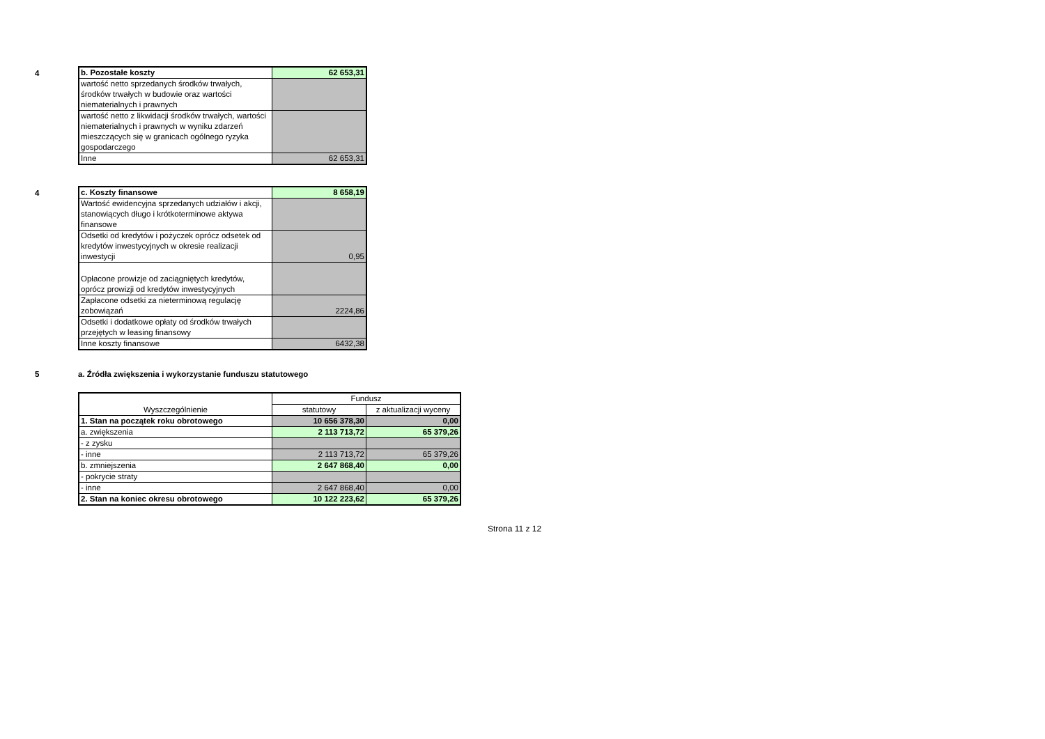4
| b. Pozostałe koszty | 62 653,31 |
| wartość netto sprzedanych środków trwałych, środków trwałych w budowie oraz wartości niematerialnych i prawnych | |
| wartość netto z likwidacji środków trwałych, wartości niematerialnych i prawnych w wyniku zdarzeń mieszczących się w granicach ogólnego ryzyka gospodarczego | |
| Inne | 62 653,31 |
4
| c. Koszty finansowe | 8 658,19 |
| Wartość ewidencyjna sprzedanych udziałów i akcji, stanowiących długo i krótkoterminowe aktywa finansowe | |
| Odsetki od kredytów i pożyczek oprócz odsetek od kredytów inwestycyjnych w okresie realizacji inwestycji | 0,95 |
| Opłacone prowizje od zaciągniętych kredytów, oprócz prowizji od kredytów inwestycyjnych | |
| Zapłacone odsetki za nieterminową regulację zobowiązań | 2224,86 |
| Odsetki i dodatkowe opłaty od środków trwałych przejętych w leasing finansowy | |
| Inne koszty finansowe | 6432,38 |
5
a. Źródła zwiększenia i wykorzystanie funduszu statutowego
| Wyszczególnienie | Fundusz | |
| --- | --- | --- |
| | statutowy | z aktualizacji wyceny |
| 1. Stan na początek roku obrotowego | 10 656 378,30 | 0,00 |
| a. zwiększenia | 2 113 713,72 | 65 379,26 |
| - z zysku | | |
| - inne | 2 113 713,72 | 65 379,26 |
| b. zmniejszenia | 2 647 868,40 | 0,00 |
| - pokrycie straty | | |
| - inne | 2 647 868,40 | 0,00 |
| 2. Stan na koniec okresu obrotowego | 10 122 223,62 | 65 379,26 |
Strona 11 z 12